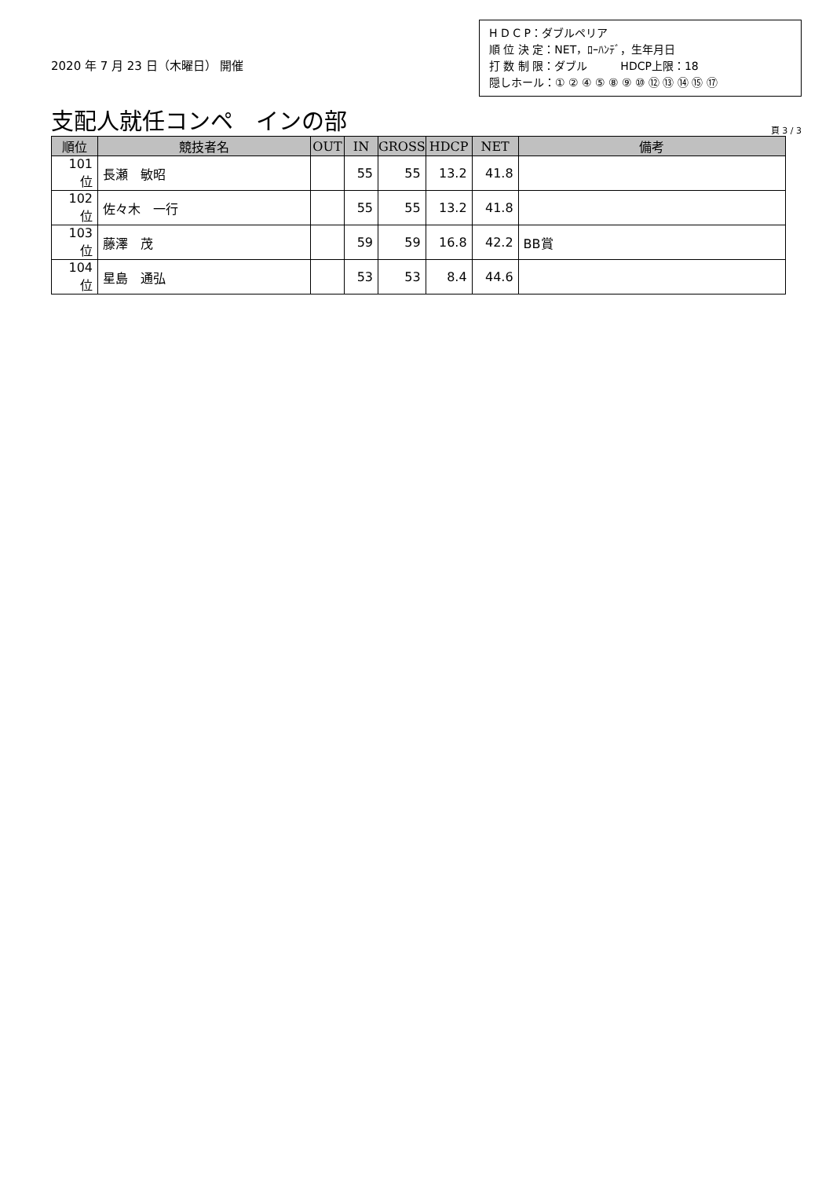2020 年 7 月 23 日（木曜日） 開催
H D C P：ダブルペリア
順 位 決 定：NET，ﾛｰﾊﾝﾃﾞ，生年月日
打 数 制 限：ダブル　　　HDCP上限：18
隠しホール：① ② ④ ⑤ ⑧ ⑨ ⑩ ⑫ ⑬ ⑭ ⑮ ⑰
支配人就任コンペ　インの部
頁 3 / 3
| 順位 | 競技者名 | OUT | IN | GROSS | HDCP | NET | 備考 |
| --- | --- | --- | --- | --- | --- | --- | --- |
| 101位 | 長瀬 敏昭 | | 55 | 55 | 13.2 | 41.8 | |
| 102位 | 佐々木 一行 | | 55 | 55 | 13.2 | 41.8 | |
| 103位 | 藤澤 茂 | | 59 | 59 | 16.8 | 42.2 | BB賞 |
| 104位 | 星島 通弘 | | 53 | 53 | 8.4 | 44.6 | |